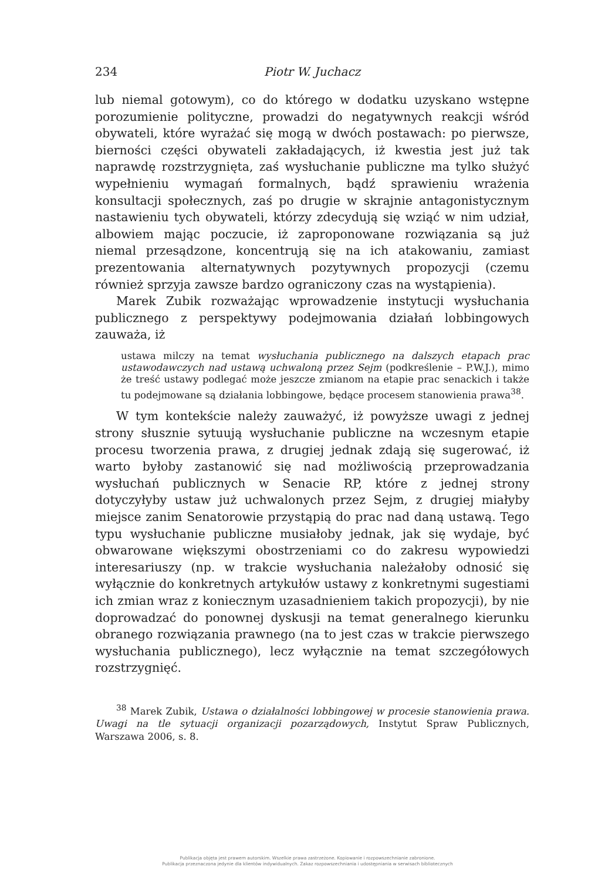234 Piotr W. Juchacz
lub niemal gotowym), co do którego w dodatku uzyskano wstępne porozumienie polityczne, prowadzi do negatywnych reakcji wśród obywateli, które wyrażać się mogą w dwóch postawach: po pierwsze, bierności części obywateli zakładających, iż kwestia jest już tak naprawdę rozstrzygnięta, zaś wysłuchanie publiczne ma tylko służyć wypełnieniu wymagań formalnych, bądź sprawieniu wrażenia konsultacji społecznych, zaś po drugie w skrajnie antagonistycznym nastawieniu tych obywateli, którzy zdecydują się wziąć w nim udział, albowiem mając poczucie, iż zaproponowane rozwiązania są już niemal przesądzone, koncentrują się na ich atakowaniu, zamiast prezentowania alternatywnych pozytywnych propozycji (czemu również sprzyja zawsze bardzo ograniczony czas na wystąpienia).
Marek Zubik rozważając wprowadzenie instytucji wysłuchania publicznego z perspektywy podejmowania działań lobbingowych zauważa, iż
ustawa milczy na temat wysłuchania publicznego na dalszych etapach prac ustawodawczych nad ustawą uchwaloną przez Sejm (podkreślenie – P.W.J.), mimo że treść ustawy podlegać może jeszcze zmianom na etapie prac senackich i także tu podejmowane są działania lobbingowe, będące procesem stanowienia prawa<sup>38</sup>.
W tym kontekście należy zauważyć, iż powyższe uwagi z jednej strony słusznie sytuują wysłuchanie publiczne na wczesnym etapie procesu tworzenia prawa, z drugiej jednak zdają się sugerować, iż warto byłoby zastanowić się nad możliwością przeprowadzania wysłuchań publicznych w Senacie RP, które z jednej strony dotyczyłyby ustaw już uchwalonych przez Sejm, z drugiej miałyby miejsce zanim Senatorowie przystąpią do prac nad daną ustawą. Tego typu wysłuchanie publiczne musiałoby jednak, jak się wydaje, być obwarowane większymi obostrzeniami co do zakresu wypowiedzi interesariuszy (np. w trakcie wysłuchania należałoby odnosić się wyłącznie do konkretnych artykułów ustawy z konkretnymi sugestiami ich zmian wraz z koniecznym uzasadnieniem takich propozycji), by nie doprowadzać do ponownej dyskusji na temat generalnego kierunku obranego rozwiązania prawnego (na to jest czas w trakcie pierwszego wysłuchania publicznego), lecz wyłącznie na temat szczegółowych rozstrzygnięć.
<sup>38</sup> Marek Zubik, Ustawa o działalności lobbingowej w procesie stanowienia prawa. Uwagi na tle sytuacji organizacji pozarządowych, Instytut Spraw Publicznych, Warszawa 2006, s. 8.
Publikacja objęta jest prawem autorskim. Wszelkie prawa zastrzeżone. Kopiowanie i rozpowszechnianie zabronione.
Publikacja przeznaczona jedynie dla klientów indywidualnych. Zakaz rozpowszechniania i udostępniania w serwisach bibliotecznych